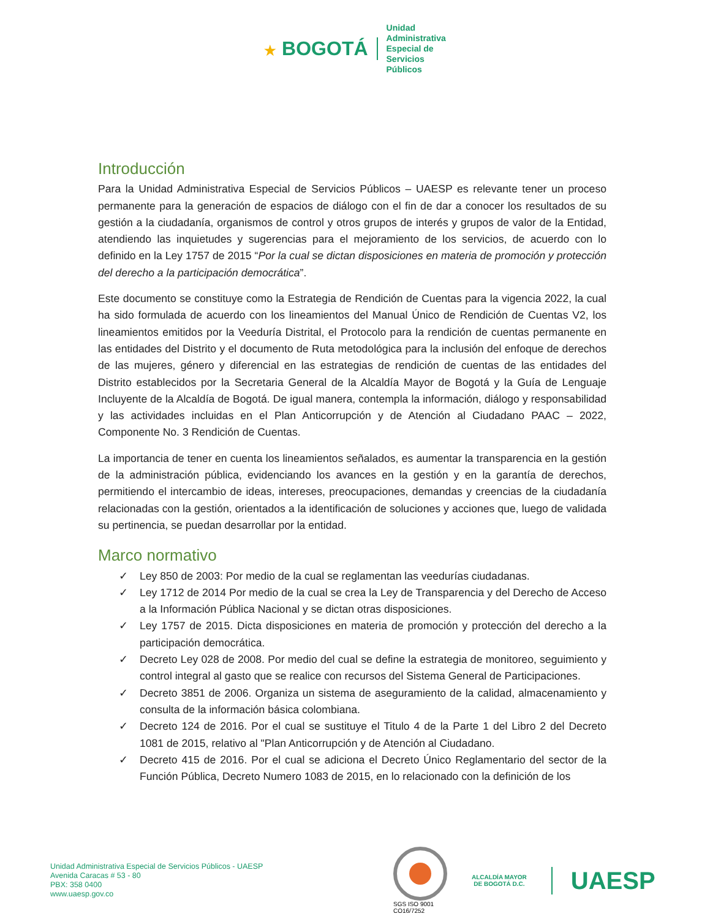★ BOGOTÁ
Unidad
Administrativa
Especial de
Servicios
Públicos
Introducción
Para la Unidad Administrativa Especial de Servicios Públicos – UAESP es relevante tener un proceso permanente para la generación de espacios de diálogo con el fin de dar a conocer los resultados de su gestión a la ciudadanía, organismos de control y otros grupos de interés y grupos de valor de la Entidad, atendiendo las inquietudes y sugerencias para el mejoramiento de los servicios, de acuerdo con lo definido en la Ley 1757 de 2015 “Por la cual se dictan disposiciones en materia de promoción y protección del derecho a la participación democrática”.
Este documento se constituye como la Estrategia de Rendición de Cuentas para la vigencia 2022, la cual ha sido formulada de acuerdo con los lineamientos del Manual Único de Rendición de Cuentas V2, los lineamientos emitidos por la Veeduría Distrital, el Protocolo para la rendición de cuentas permanente en las entidades del Distrito y el documento de Ruta metodológica para la inclusión del enfoque de derechos de las mujeres, género y diferencial en las estrategias de rendición de cuentas de las entidades del Distrito establecidos por la Secretaria General de la Alcaldía Mayor de Bogotá y la Guía de Lenguaje Incluyente de la Alcaldía de Bogotá. De igual manera, contempla la información, diálogo y responsabilidad y las actividades incluidas en el Plan Anticorrupción y de Atención al Ciudadano PAAC – 2022, Componente No. 3 Rendición de Cuentas.
La importancia de tener en cuenta los lineamientos señalados, es aumentar la transparencia en la gestión de la administración pública, evidenciando los avances en la gestión y en la garantía de derechos, permitiendo el intercambio de ideas, intereses, preocupaciones, demandas y creencias de la ciudadanía relacionadas con la gestión, orientados a la identificación de soluciones y acciones que, luego de validada su pertinencia, se puedan desarrollar por la entidad.
Marco normativo
✓ Ley 850 de 2003: Por medio de la cual se reglamentan las veedurías ciudadanas.
✓ Ley 1712 de 2014 Por medio de la cual se crea la Ley de Transparencia y del Derecho de Acceso a la Información Pública Nacional y se dictan otras disposiciones.
✓ Ley 1757 de 2015. Dicta disposiciones en materia de promoción y protección del derecho a la participación democrática.
✓ Decreto Ley 028 de 2008. Por medio del cual se define la estrategia de monitoreo, seguimiento y control integral al gasto que se realice con recursos del Sistema General de Participaciones.
✓ Decreto 3851 de 2006. Organiza un sistema de aseguramiento de la calidad, almacenamiento y consulta de la información básica colombiana.
✓ Decreto 124 de 2016. Por el cual se sustituye el Titulo 4 de la Parte 1 del Libro 2 del Decreto 1081 de 2015, relativo al "Plan Anticorrupción y de Atención al Ciudadano.
✓ Decreto 415 de 2016. Por el cual se adiciona el Decreto Único Reglamentario del sector de la Función Pública, Decreto Numero 1083 de 2015, en lo relacionado con la definición de los
Unidad Administrativa Especial de Servicios Públicos - UAESP
Avenida Caracas # 53 - 80
PBX: 358 0400
www.uaesp.gov.co
SGS ISO 9001
CO16/7252
ALCALDÍA MAYOR
DE BOGOTÁ D.C.
UAESP